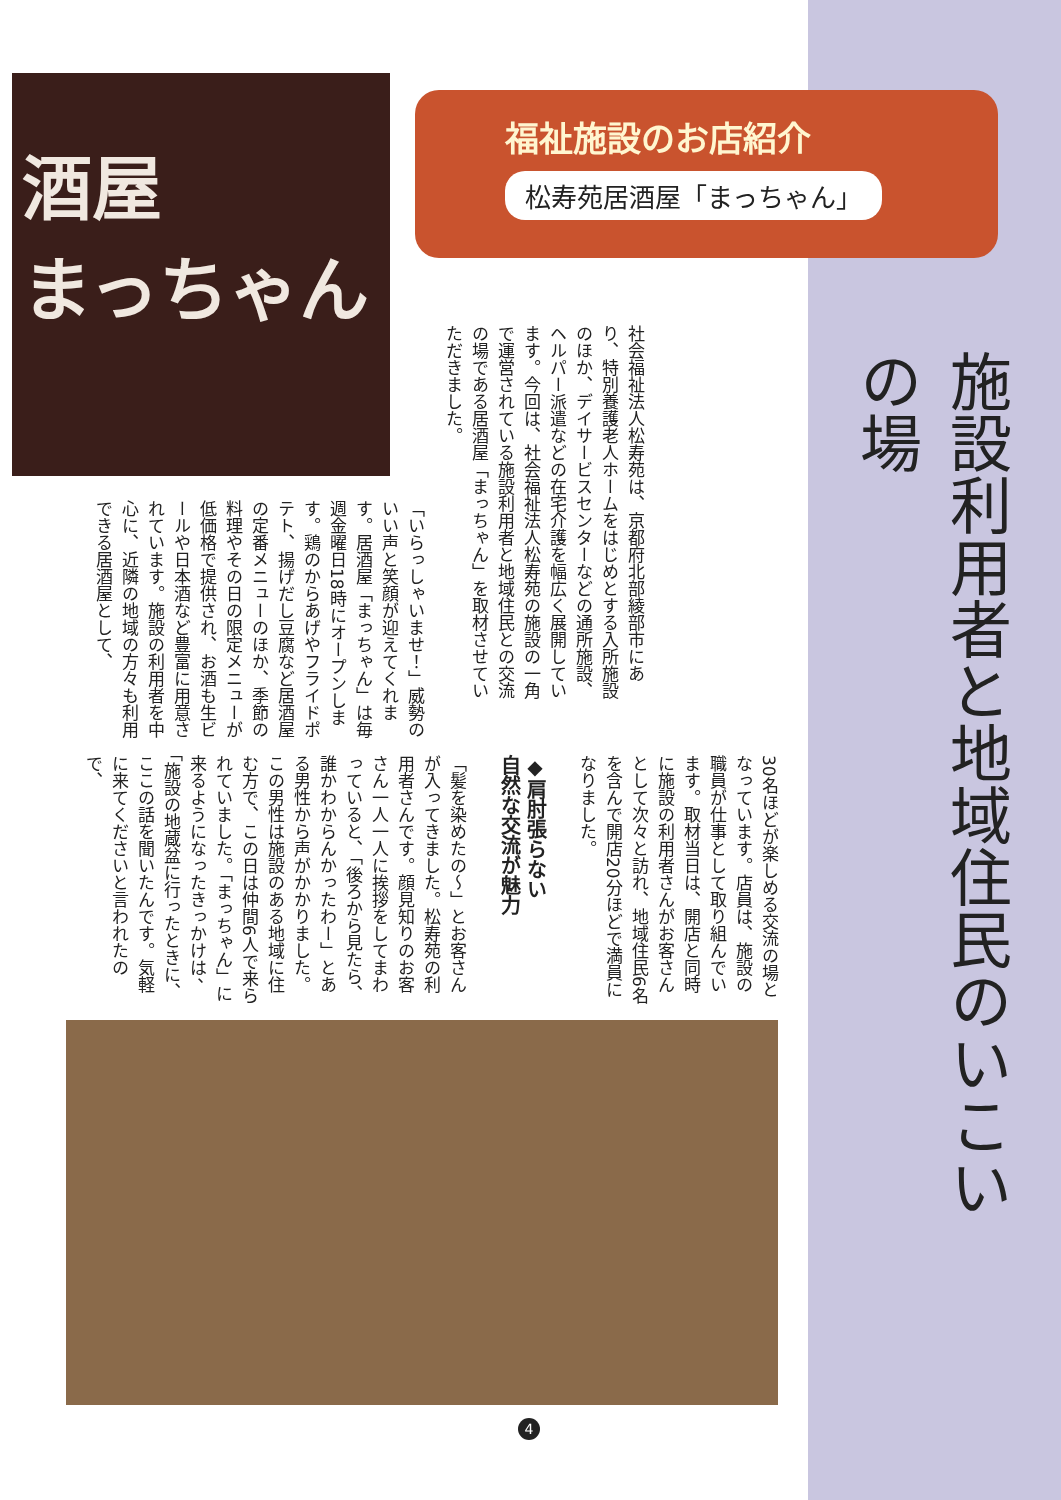酒屋
まっちゃん
福祉施設のお店紹介
松寿苑居酒屋「まっちゃん」
施設利用者と地域住民のいこいの場
社会福祉法人松寿苑は、京都府北部綾部市にあり、特別養護老人ホームをはじめとする入所施設のほか、デイサービスセンターなどの通所施設、ヘルパー派遣などの在宅介護を幅広く展開しています。今回は、社会福祉法人松寿苑の施設の一角で運営されている施設利用者と地域住民との交流の場である居酒屋「まっちゃん」を取材させていただきました。
「いらっしゃいませ！」威勢のいい声と笑顔が迎えてくれます。居酒屋「まっちゃん」は毎週金曜日18時にオープンします。鶏のからあげやフライドポテト、揚げだし豆腐など居酒屋の定番メニューのほか、季節の料理やその日の限定メニューが低価格で提供され、お酒も生ビールや日本酒など豊富に用意されています。施設の利用者を中心に、近隣の地域の方々も利用できる居酒屋として、
30名ほどが楽しめる交流の場となっています。店員は、施設の職員が仕事として取り組んでいます。取材当日は、開店と同時に施設の利用者さんがお客さんとして次々と訪れ、地域住民6名を含んで開店20分ほどで満員になりました。
◆肩肘張らない
自然な交流が魅力
「髪を染めたの〜」とお客さんが入ってきました。松寿苑の利用者さんです。顔見知りのお客さん一人一人に挨拶をしてまわっていると、「後ろから見たら、誰かわからんかったわー」とある男性から声がかかりました。この男性は施設のある地域に住む方で、この日は仲間6人で来られていました。「まっちゃん」に来るようになったきっかけは、「施設の地蔵盆に行ったときに、ここの話を聞いたんです。気軽に来てくださいと言われたので、
4